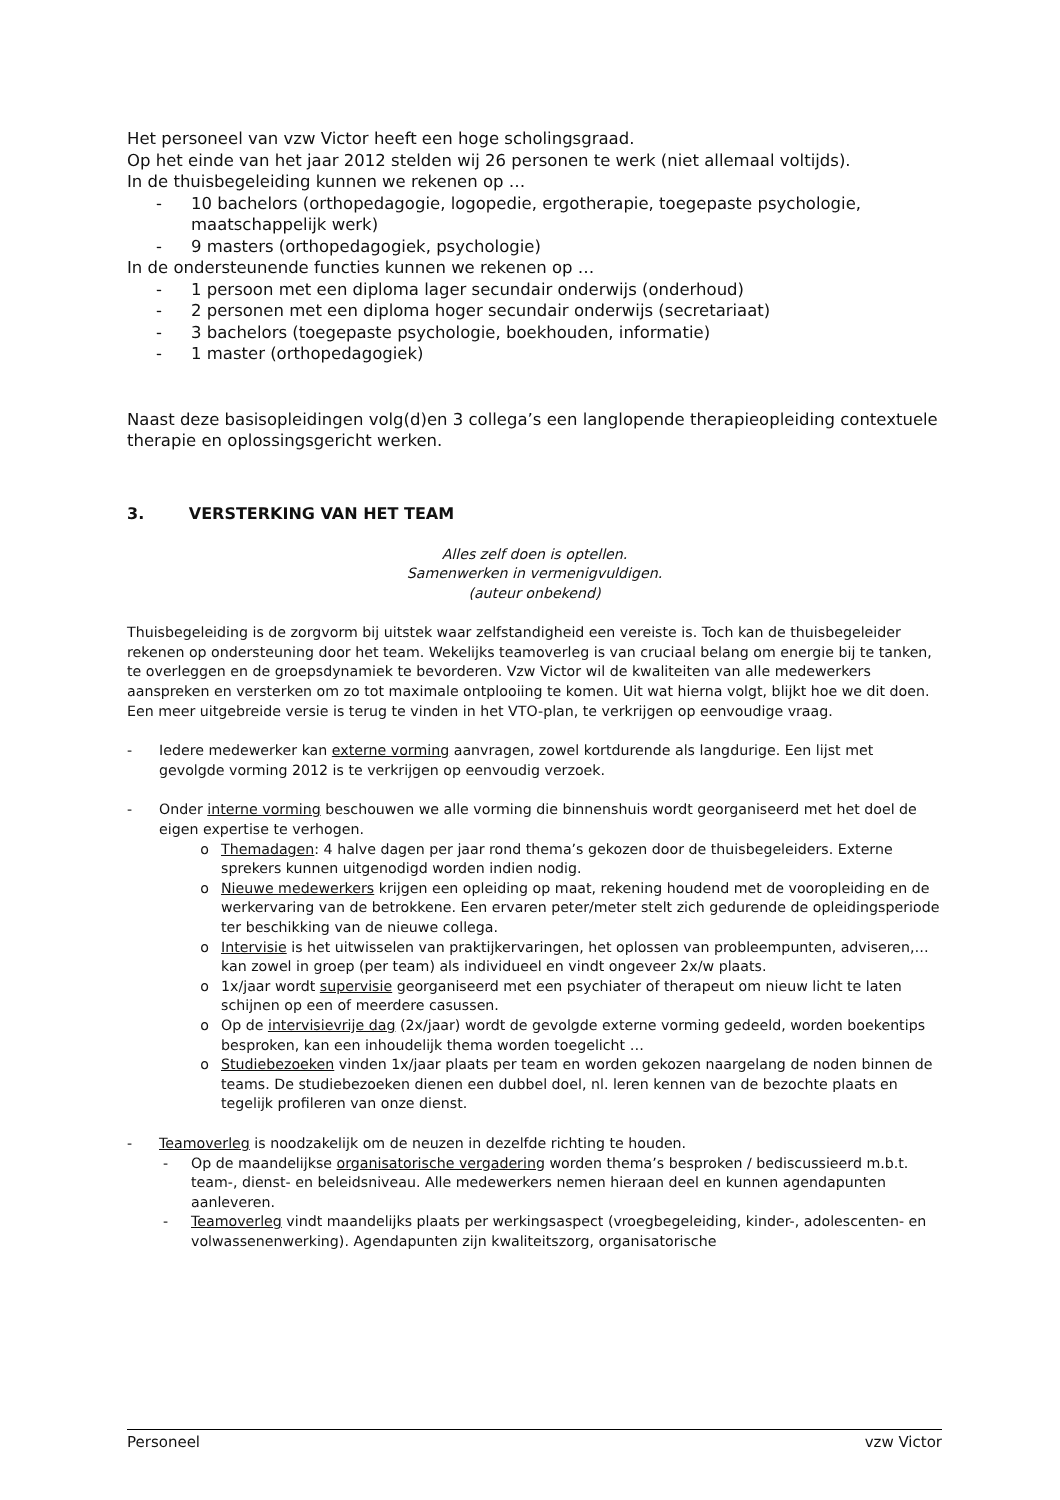Het personeel van vzw Victor heeft een hoge scholingsgraad.
Op het einde van het jaar 2012 stelden wij 26 personen te werk (niet allemaal voltijds).
In de thuisbegeleiding kunnen we rekenen op …
- 10 bachelors (orthopedagogie, logopedie, ergotherapie, toegepaste psychologie, maatschappelijk werk)
- 9 masters (orthopedagogiek, psychologie)
In de ondersteunende functies kunnen we rekenen op …
- 1 persoon met een diploma lager secundair onderwijs (onderhoud)
- 2 personen met een diploma hoger secundair onderwijs (secretariaat)
- 3 bachelors (toegepaste psychologie, boekhouden, informatie)
- 1 master (orthopedagogiek)
Naast deze basisopleidingen volg(d)en 3 collega’s een langlopende therapieopleiding contextuele therapie en oplossingsgericht werken.
3. VERSTERKING VAN HET TEAM
Alles zelf doen is optellen.
Samenwerken in vermenigvuldigen.
(auteur onbekend)
Thuisbegeleiding is de zorgvorm bij uitstek waar zelfstandigheid een vereiste is. Toch kan de thuisbegeleider rekenen op ondersteuning door het team. Wekelijks teamoverleg is van cruciaal belang om energie bij te tanken, te overleggen en de groepsdynamiek te bevorderen. Vzw Victor wil de kwaliteiten van alle medewerkers aanspreken en versterken om zo tot maximale ontplooiing te komen. Uit wat hierna volgt, blijkt hoe we dit doen. Een meer uitgebreide versie is terug te vinden in het VTO-plan, te verkrijgen op eenvoudige vraag.
- Iedere medewerker kan externe vorming aanvragen, zowel kortdurende als langdurige. Een lijst met gevolgde vorming 2012 is te verkrijgen op eenvoudig verzoek.
- Onder interne vorming beschouwen we alle vorming die binnenshuis wordt georganiseerd met het doel de eigen expertise te verhogen.
o Themadagen: 4 halve dagen per jaar rond thema’s gekozen door de thuisbegeleiders. Externe sprekers kunnen uitgenodigd worden indien nodig.
o Nieuwe medewerkers krijgen een opleiding op maat, rekening houdend met de vooropleiding en de werkervaring van de betrokkene. Een ervaren peter/meter stelt zich gedurende de opleidingsperiode ter beschikking van de nieuwe collega.
o Intervisie is het uitwisselen van praktijkervaringen, het oplossen van probleempunten, adviseren,… kan zowel in groep (per team) als individueel en vindt ongeveer 2x/w plaats.
o 1x/jaar wordt supervisie georganiseerd met een psychiater of therapeut om nieuw licht te laten schijnen op een of meerdere casussen.
o Op de intervisievrije dag (2x/jaar) wordt de gevolgde externe vorming gedeeld, worden boekentips besproken, kan een inhoudelijk thema worden toegelicht …
o Studiebezoeken vinden 1x/jaar plaats per team en worden gekozen naargelang de noden binnen de teams. De studiebezoeken dienen een dubbel doel, nl. leren kennen van de bezochte plaats en tegelijk profileren van onze dienst.
- Teamoverleg is noodzakelijk om de neuzen in dezelfde richting te houden.
- Op de maandelijkse organisatorische vergadering worden thema’s besproken / bediscussieerd m.b.t. team-, dienst- en beleidsniveau. Alle medewerkers nemen hieraan deel en kunnen agendapunten aanleveren.
- Teamoverleg vindt maandelijks plaats per werkingsaspect (vroegbegeleiding, kinder-, adolescenten- en volwassenenwerking). Agendapunten zijn kwaliteitszorg, organisatorische
Personeel vzw Victor